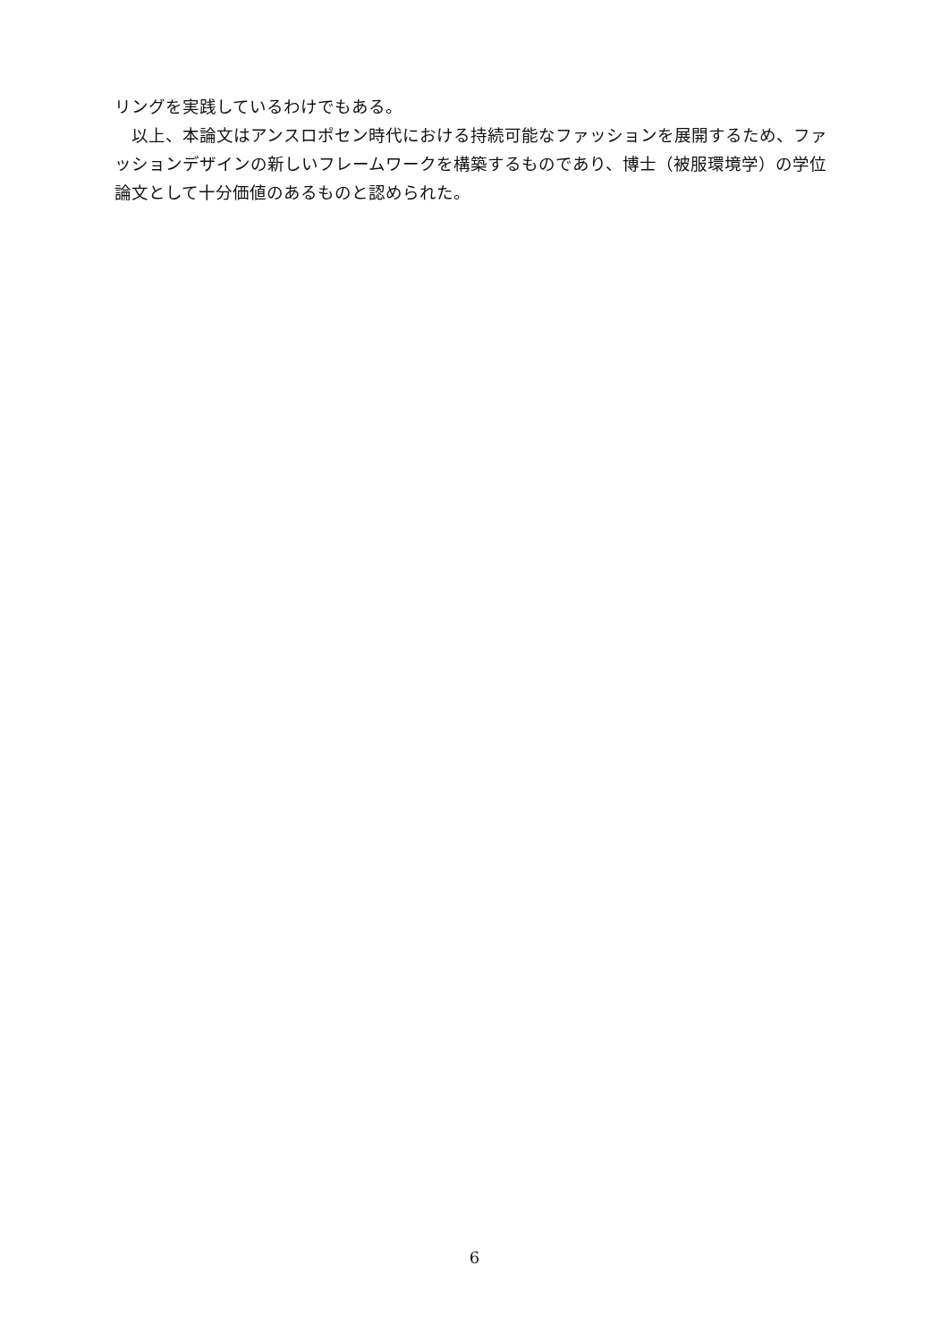リングを実践しているわけでもある。
　以上、本論文はアンスロポセン時代における持続可能なファッションを展開するため、ファッションデザインの新しいフレームワークを構築するものであり、博士（被服環境学）の学位論文として十分価値のあるものと認められた。
6